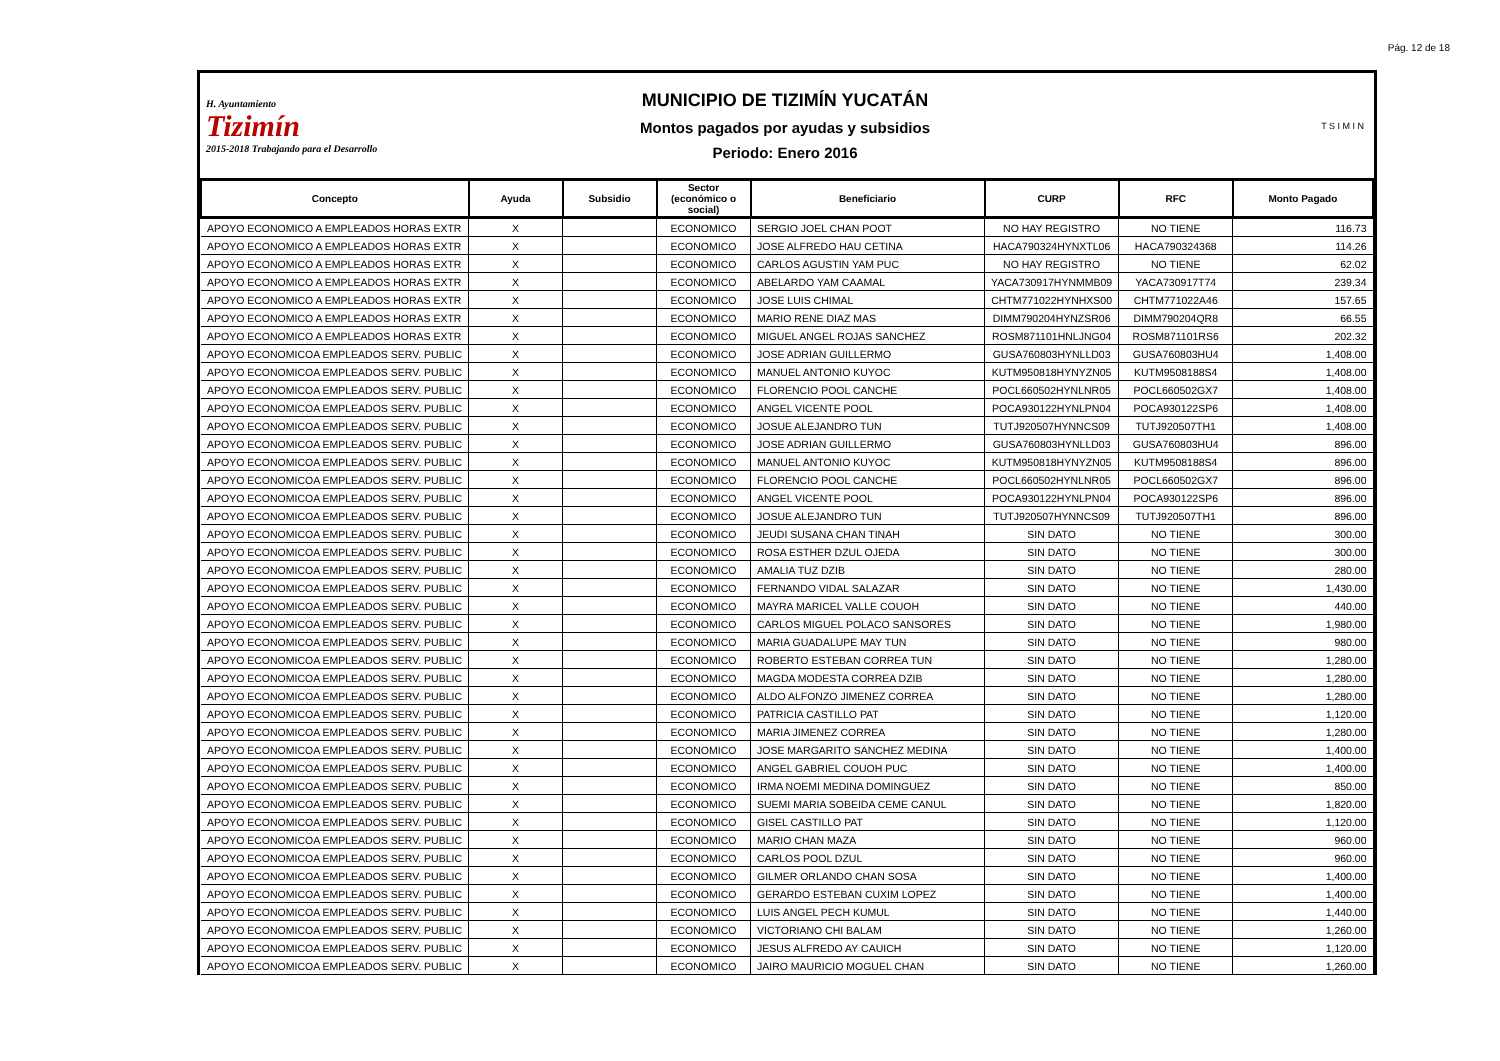Pág. 12 de 18
H. Ayuntamiento
Tizimín
2015-2018 Trabajando para el Desarrollo
MUNICIPIO DE TIZIMÍN YUCATÁN
Montos pagados por ayudas y subsidios
Periodo: Enero 2016
T S I M I N
| Concepto | Ayuda | Subsidio | Sector (económico o social) | Beneficiario | CURP | RFC | Monto Pagado |
| --- | --- | --- | --- | --- | --- | --- | --- |
| APOYO ECONOMICO A EMPLEADOS HORAS EXTR | X | | ECONOMICO | SERGIO JOEL CHAN POOT | NO HAY REGISTRO | NO TIENE | 116.73 |
| APOYO ECONOMICO A EMPLEADOS HORAS EXTR | X | | ECONOMICO | JOSE ALFREDO HAU CETINA | HACA790324HYNXTL06 | HACA790324368 | 114.26 |
| APOYO ECONOMICO A EMPLEADOS HORAS EXTR | X | | ECONOMICO | CARLOS AGUSTIN YAM PUC | NO HAY REGISTRO | NO TIENE | 62.02 |
| APOYO ECONOMICO A EMPLEADOS HORAS EXTR | X | | ECONOMICO | ABELARDO YAM CAAMAL | YACA730917HYNMMB09 | YACA730917T74 | 239.34 |
| APOYO ECONOMICO A EMPLEADOS HORAS EXTR | X | | ECONOMICO | JOSE LUIS CHIMAL | CHTM771022HYNHXS00 | CHTM771022A46 | 157.65 |
| APOYO ECONOMICO A EMPLEADOS HORAS EXTR | X | | ECONOMICO | MARIO RENE DIAZ MAS | DIMM790204HYNZSR06 | DIMM790204QR8 | 66.55 |
| APOYO ECONOMICO A EMPLEADOS HORAS EXTR | X | | ECONOMICO | MIGUEL ANGEL ROJAS SANCHEZ | ROSM871101HNLJNG04 | ROSM871101RS6 | 202.32 |
| APOYO ECONOMICOA EMPLEADOS SERV. PUBLIC | X | | ECONOMICO | JOSE ADRIAN GUILLERMO | GUSA760803HYNLLD03 | GUSA760803HU4 | 1,408.00 |
| APOYO ECONOMICOA EMPLEADOS SERV. PUBLIC | X | | ECONOMICO | MANUEL ANTONIO KUYOC | KUTM950818HYNYZN05 | KUTM9508188S4 | 1,408.00 |
| APOYO ECONOMICOA EMPLEADOS SERV. PUBLIC | X | | ECONOMICO | FLORENCIO POOL CANCHE | POCL660502HYNLNR05 | POCL660502GX7 | 1,408.00 |
| APOYO ECONOMICOA EMPLEADOS SERV. PUBLIC | X | | ECONOMICO | ANGEL VICENTE POOL | POCA930122HYNLPN04 | POCA930122SP6 | 1,408.00 |
| APOYO ECONOMICOA EMPLEADOS SERV. PUBLIC | X | | ECONOMICO | JOSUE ALEJANDRO TUN | TUTJ920507HYNNCS09 | TUTJ920507TH1 | 1,408.00 |
| APOYO ECONOMICOA EMPLEADOS SERV. PUBLIC | X | | ECONOMICO | JOSE ADRIAN GUILLERMO | GUSA760803HYNLLD03 | GUSA760803HU4 | 896.00 |
| APOYO ECONOMICOA EMPLEADOS SERV. PUBLIC | X | | ECONOMICO | MANUEL ANTONIO KUYOC | KUTM950818HYNYZN05 | KUTM9508188S4 | 896.00 |
| APOYO ECONOMICOA EMPLEADOS SERV. PUBLIC | X | | ECONOMICO | FLORENCIO POOL CANCHE | POCL660502HYNLNR05 | POCL660502GX7 | 896.00 |
| APOYO ECONOMICOA EMPLEADOS SERV. PUBLIC | X | | ECONOMICO | ANGEL VICENTE POOL | POCA930122HYNLPN04 | POCA930122SP6 | 896.00 |
| APOYO ECONOMICOA EMPLEADOS SERV. PUBLIC | X | | ECONOMICO | JOSUE ALEJANDRO TUN | TUTJ920507HYNNCS09 | TUTJ920507TH1 | 896.00 |
| APOYO ECONOMICOA EMPLEADOS SERV. PUBLIC | X | | ECONOMICO | JEUDI SUSANA CHAN TINAH | SIN DATO | NO TIENE | 300.00 |
| APOYO ECONOMICOA EMPLEADOS SERV. PUBLIC | X | | ECONOMICO | ROSA ESTHER DZUL OJEDA | SIN DATO | NO TIENE | 300.00 |
| APOYO ECONOMICOA EMPLEADOS SERV. PUBLIC | X | | ECONOMICO | AMALIA TUZ DZIB | SIN DATO | NO TIENE | 280.00 |
| APOYO ECONOMICOA EMPLEADOS SERV. PUBLIC | X | | ECONOMICO | FERNANDO VIDAL SALAZAR | SIN DATO | NO TIENE | 1,430.00 |
| APOYO ECONOMICOA EMPLEADOS SERV. PUBLIC | X | | ECONOMICO | MAYRA MARICEL VALLE COUOH | SIN DATO | NO TIENE | 440.00 |
| APOYO ECONOMICOA EMPLEADOS SERV. PUBLIC | X | | ECONOMICO | CARLOS MIGUEL POLACO SANSORES | SIN DATO | NO TIENE | 1,980.00 |
| APOYO ECONOMICOA EMPLEADOS SERV. PUBLIC | X | | ECONOMICO | MARIA GUADALUPE MAY TUN | SIN DATO | NO TIENE | 980.00 |
| APOYO ECONOMICOA EMPLEADOS SERV. PUBLIC | X | | ECONOMICO | ROBERTO ESTEBAN CORREA TUN | SIN DATO | NO TIENE | 1,280.00 |
| APOYO ECONOMICOA EMPLEADOS SERV. PUBLIC | X | | ECONOMICO | MAGDA MODESTA CORREA DZIB | SIN DATO | NO TIENE | 1,280.00 |
| APOYO ECONOMICOA EMPLEADOS SERV. PUBLIC | X | | ECONOMICO | ALDO ALFONZO JIMENEZ CORREA | SIN DATO | NO TIENE | 1,280.00 |
| APOYO ECONOMICOA EMPLEADOS SERV. PUBLIC | X | | ECONOMICO | PATRICIA CASTILLO PAT | SIN DATO | NO TIENE | 1,120.00 |
| APOYO ECONOMICOA EMPLEADOS SERV. PUBLIC | X | | ECONOMICO | MARIA JIMENEZ CORREA | SIN DATO | NO TIENE | 1,280.00 |
| APOYO ECONOMICOA EMPLEADOS SERV. PUBLIC | X | | ECONOMICO | JOSE MARGARITO SANCHEZ MEDINA | SIN DATO | NO TIENE | 1,400.00 |
| APOYO ECONOMICOA EMPLEADOS SERV. PUBLIC | X | | ECONOMICO | ANGEL GABRIEL COUOH PUC | SIN DATO | NO TIENE | 1,400.00 |
| APOYO ECONOMICOA EMPLEADOS SERV. PUBLIC | X | | ECONOMICO | IRMA NOEMI MEDINA DOMINGUEZ | SIN DATO | NO TIENE | 850.00 |
| APOYO ECONOMICOA EMPLEADOS SERV. PUBLIC | X | | ECONOMICO | SUEMI MARIA SOBEIDA CEME CANUL | SIN DATO | NO TIENE | 1,820.00 |
| APOYO ECONOMICOA EMPLEADOS SERV. PUBLIC | X | | ECONOMICO | GISEL CASTILLO PAT | SIN DATO | NO TIENE | 1,120.00 |
| APOYO ECONOMICOA EMPLEADOS SERV. PUBLIC | X | | ECONOMICO | MARIO CHAN MAZA | SIN DATO | NO TIENE | 960.00 |
| APOYO ECONOMICOA EMPLEADOS SERV. PUBLIC | X | | ECONOMICO | CARLOS POOL DZUL | SIN DATO | NO TIENE | 960.00 |
| APOYO ECONOMICOA EMPLEADOS SERV. PUBLIC | X | | ECONOMICO | GILMER ORLANDO CHAN SOSA | SIN DATO | NO TIENE | 1,400.00 |
| APOYO ECONOMICOA EMPLEADOS SERV. PUBLIC | X | | ECONOMICO | GERARDO ESTEBAN CUXIM LOPEZ | SIN DATO | NO TIENE | 1,400.00 |
| APOYO ECONOMICOA EMPLEADOS SERV. PUBLIC | X | | ECONOMICO | LUIS ANGEL PECH KUMUL | SIN DATO | NO TIENE | 1,440.00 |
| APOYO ECONOMICOA EMPLEADOS SERV. PUBLIC | X | | ECONOMICO | VICTORIANO CHI BALAM | SIN DATO | NO TIENE | 1,260.00 |
| APOYO ECONOMICOA EMPLEADOS SERV. PUBLIC | X | | ECONOMICO | JESUS ALFREDO AY CAUICH | SIN DATO | NO TIENE | 1,120.00 |
| APOYO ECONOMICOA EMPLEADOS SERV. PUBLIC | X | | ECONOMICO | JAIRO MAURICIO MOGUEL CHAN | SIN DATO | NO TIENE | 1,260.00 |